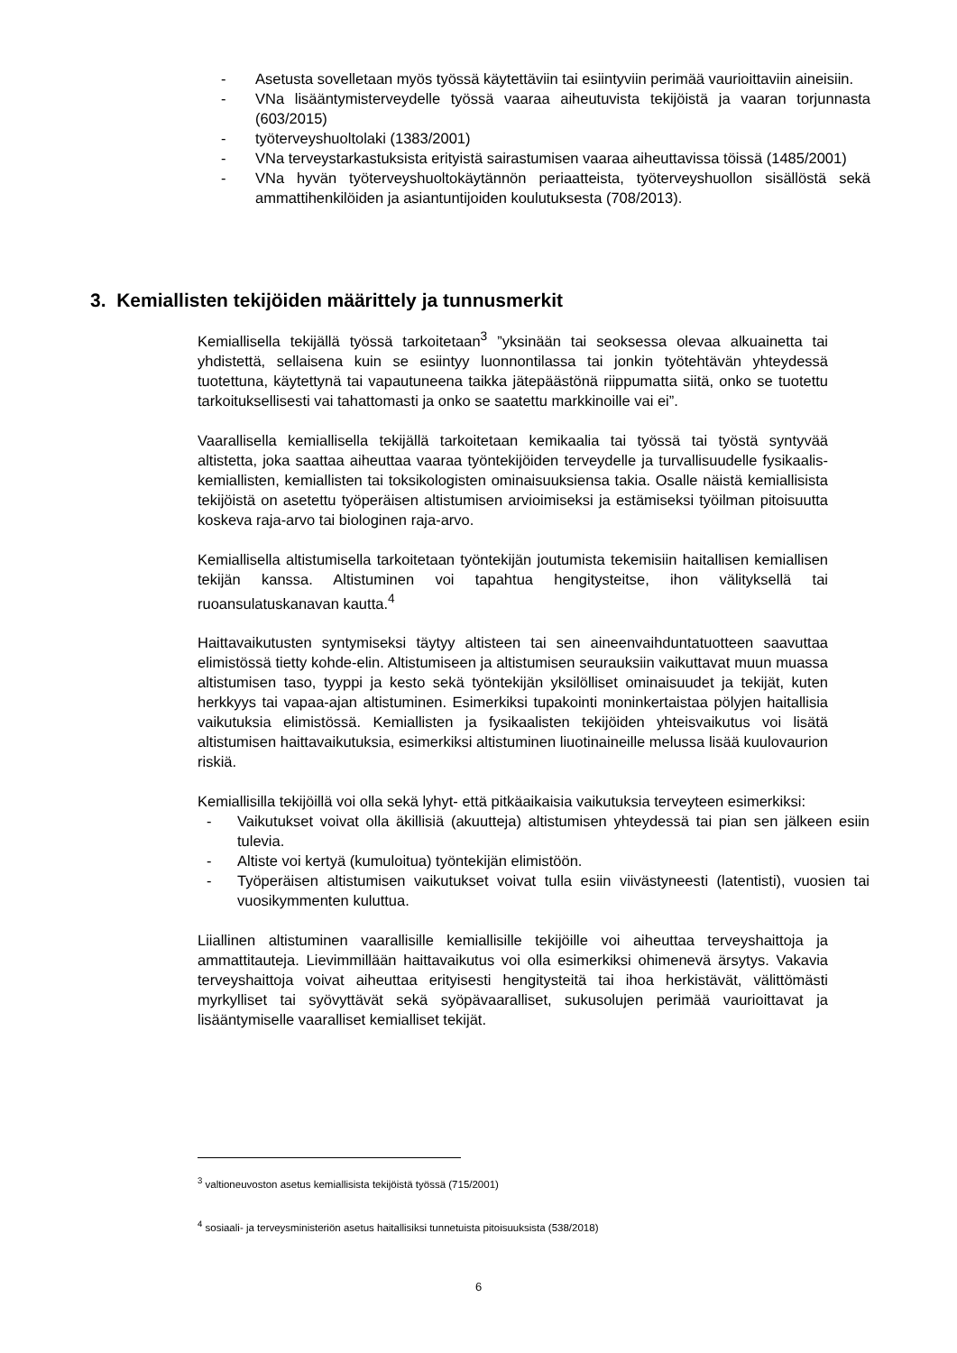- Asetusta sovelletaan myös työssä käytettäviin tai esiintyviin perimää vaurioittaviin aineisiin.
- VNa lisääntymisterveydelle työssä vaaraa aiheutuvista tekijöistä ja vaaran torjunnasta (603/2015)
- työterveyshuoltolaki (1383/2001)
- VNa terveystarkastuksista erityistä sairastumisen vaaraa aiheuttavissa töissä (1485/2001)
- VNa hyvän työterveyshuoltokäytännön periaatteista, työterveyshuollon sisällöstä sekä ammattihenkilöiden ja asiantuntijoiden koulutuksesta (708/2013).
3. Kemiallisten tekijöiden määrittely ja tunnusmerkit
Kemiallisella tekijällä työssä tarkoitetaan<sup>3</sup> ”yksinään tai seoksessa olevaa alkuainetta tai yhdistettä, sellaisena kuin se esiintyy luonnontilassa tai jonkin työtehtävän yhteydessä tuotettuna, käytettynä tai vapautuneena taikka jätepäästönä riippumatta siitä, onko se tuotettu tarkoituksellisesti vai tahattomasti ja onko se saatettu markkinoille vai ei”.
Vaarallisella kemiallisella tekijällä tarkoitetaan kemikaalia tai työssä tai työstä syntyvää altistetta, joka saattaa aiheuttaa vaaraa työntekijöiden terveydelle ja turvallisuudelle fysikaalis-kemiallisten, kemiallisten tai toksikologisten ominaisuuksiensa takia. Osalle näistä kemiallisista tekijöistä on asetettu työperäisen altistumisen arvioimiseksi ja estämiseksi työilman pitoisuutta koskeva raja-arvo tai biologinen raja-arvo.
Kemiallisella altistumisella tarkoitetaan työntekijän joutumista tekemisiin haitallisen kemiallisen tekijän kanssa. Altistuminen voi tapahtua hengitysteitse, ihon välityksellä tai ruoansulatuskanavan kautta.<sup>4</sup>
Haittavaikutusten syntymiseksi täytyy altisteen tai sen aineenvaihduntatuotteen saavuttaa elimistössä tietty kohde-elin. Altistumiseen ja altistumisen seurauksiin vaikuttavat muun muassa altistumisen taso, tyyppi ja kesto sekä työntekijän yksilölliset ominaisuudet ja tekijät, kuten herkkyys tai vapaa-ajan altistuminen. Esimerkiksi tupakointi moninkertaistaa pölyjen haitallisia vaikutuksia elimistössä. Kemiallisten ja fysikaalisten tekijöiden yhteisvaikutus voi lisätä altistumisen haittavaikutuksia, esimerkiksi altistuminen liuotinaineille melussa lisää kuulovaurion riskiä.
Kemiallisilla tekijöillä voi olla sekä lyhyt- että pitkäaikaisia vaikutuksia terveyteen esimerkiksi:
- Vaikutukset voivat olla äkillisiä (akuutteja) altistumisen yhteydessä tai pian sen jälkeen esiin tulevia.
- Altiste voi kertyä (kumuloitua) työntekijän elimistöön.
- Työperäisen altistumisen vaikutukset voivat tulla esiin viivästyneesti (latentisti), vuosien tai vuosikymmenten kuluttua.
Liiallinen altistuminen vaarallisille kemiallisille tekijöille voi aiheuttaa terveyshaittoja ja ammattitauteja. Lievimmillään haittavaikutus voi olla esimerkiksi ohimenevä ärsytys. Vakavia terveyshaittoja voivat aiheuttaa erityisesti hengitysteitä tai ihoa herkistävät, välittömästi myrkylliset tai syövyttävät sekä syöpävaaralliset, sukusolujen perimää vaurioittavat ja lisääntymiselle vaaralliset kemialliset tekijät.
<sup>3</sup> valtioneuvoston asetus kemiallisista tekijöistä työssä (715/2001)
<sup>4</sup> sosiaali- ja terveysministeriön asetus haitallisiksi tunnetuista pitoisuuksista (538/2018)
6